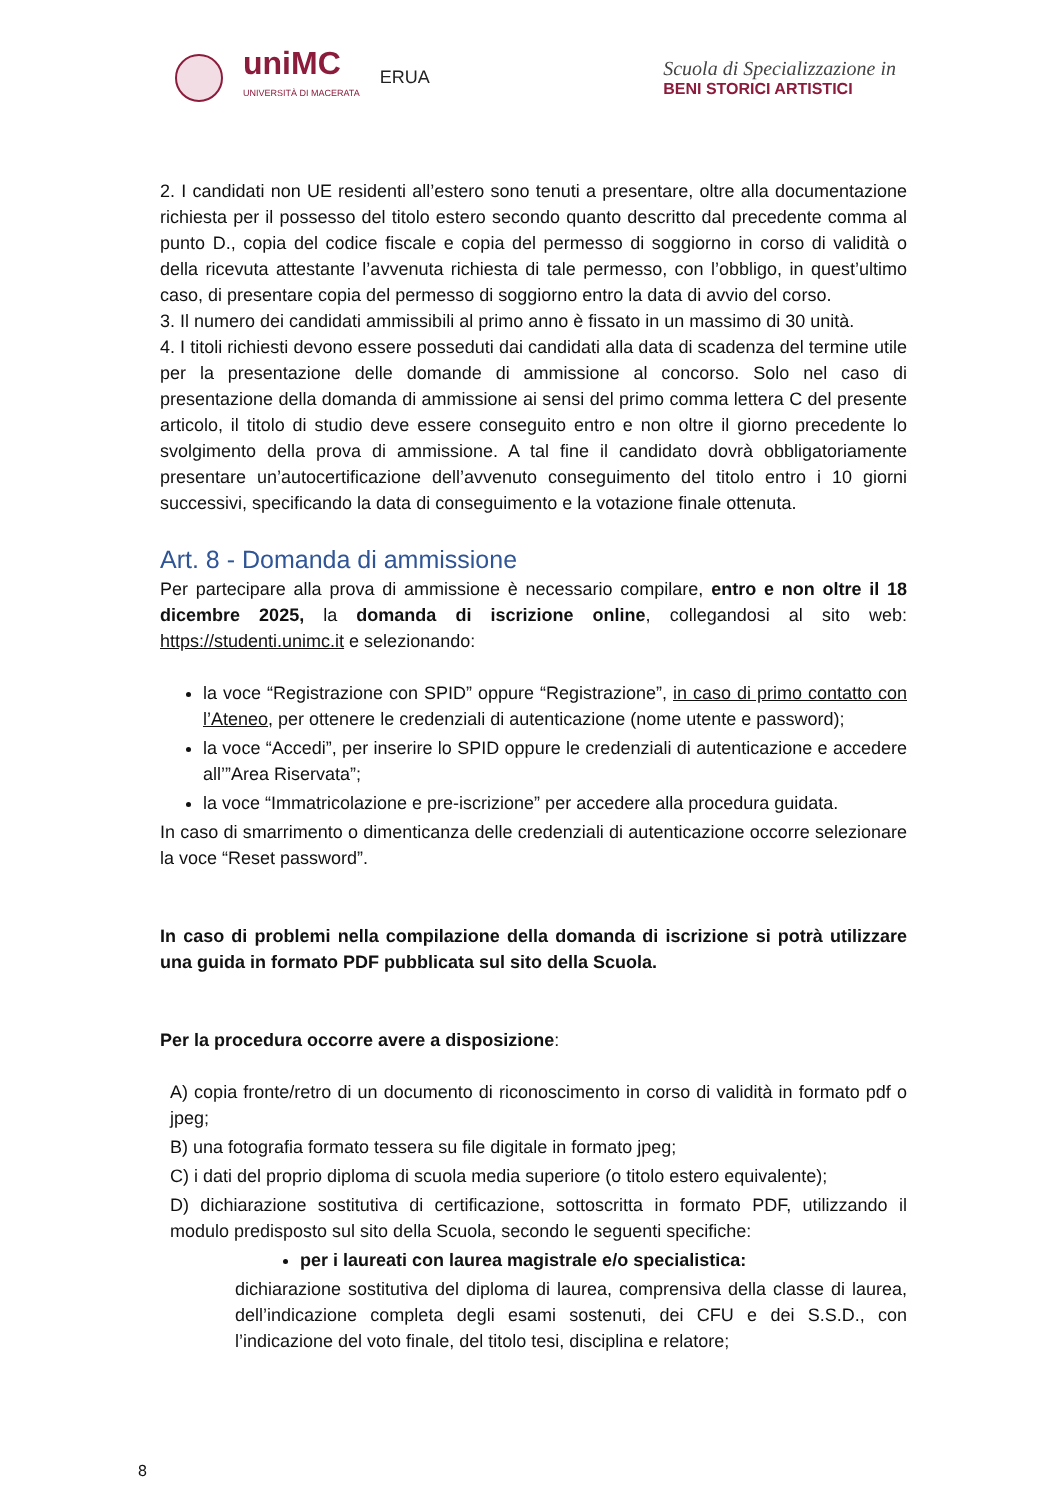uniMC
UNIVERSITÀ DI MACERATA
ERUA
Scuola di Specializzazione in
BENI STORICI ARTISTICI
2. I candidati non UE residenti all’estero sono tenuti a presentare, oltre alla documentazione richiesta per il possesso del titolo estero secondo quanto descritto dal precedente comma al punto D., copia del codice fiscale e copia del permesso di soggiorno in corso di validità o della ricevuta attestante l’avvenuta richiesta di tale permesso, con l’obbligo, in quest’ultimo caso, di presentare copia del permesso di soggiorno entro la data di avvio del corso.
3. Il numero dei candidati ammissibili al primo anno è fissato in un massimo di 30 unità.
4. I titoli richiesti devono essere posseduti dai candidati alla data di scadenza del termine utile per la presentazione delle domande di ammissione al concorso. Solo nel caso di presentazione della domanda di ammissione ai sensi del primo comma lettera C del presente articolo, il titolo di studio deve essere conseguito entro e non oltre il giorno precedente lo svolgimento della prova di ammissione. A tal fine il candidato dovrà obbligatoriamente presentare un’autocertificazione dell’avvenuto conseguimento del titolo entro i 10 giorni successivi, specificando la data di conseguimento e la votazione finale ottenuta.
Art. 8 - Domanda di ammissione
Per partecipare alla prova di ammissione è necessario compilare, entro e non oltre il 18 dicembre 2025, la domanda di iscrizione online, collegandosi al sito web: https://studenti.unimc.it e selezionando:
la voce “Registrazione con SPID” oppure “Registrazione”, in caso di primo contatto con l’Ateneo, per ottenere le credenziali di autenticazione (nome utente e password);
la voce “Accedi”, per inserire lo SPID oppure le credenziali di autenticazione e accedere all’”Area Riservata”;
la voce “Immatricolazione e pre-iscrizione” per accedere alla procedura guidata.
In caso di smarrimento o dimenticanza delle credenziali di autenticazione occorre selezionare la voce “Reset password”.
In caso di problemi nella compilazione della domanda di iscrizione si potrà utilizzare una guida in formato PDF pubblicata sul sito della Scuola.
Per la procedura occorre avere a disposizione:
A) copia fronte/retro di un documento di riconoscimento in corso di validità in formato pdf o jpeg;
B) una fotografia formato tessera su file digitale in formato jpeg;
C) i dati del proprio diploma di scuola media superiore (o titolo estero equivalente);
D) dichiarazione sostitutiva di certificazione, sottoscritta in formato PDF, utilizzando il modulo predisposto sul sito della Scuola, secondo le seguenti specifiche:
per i laureati con laurea magistrale e/o specialistica:
dichiarazione sostitutiva del diploma di laurea, comprensiva della classe di laurea, dell’indicazione completa degli esami sostenuti, dei CFU e dei S.S.D., con l’indicazione del voto finale, del titolo tesi, disciplina e relatore;
8